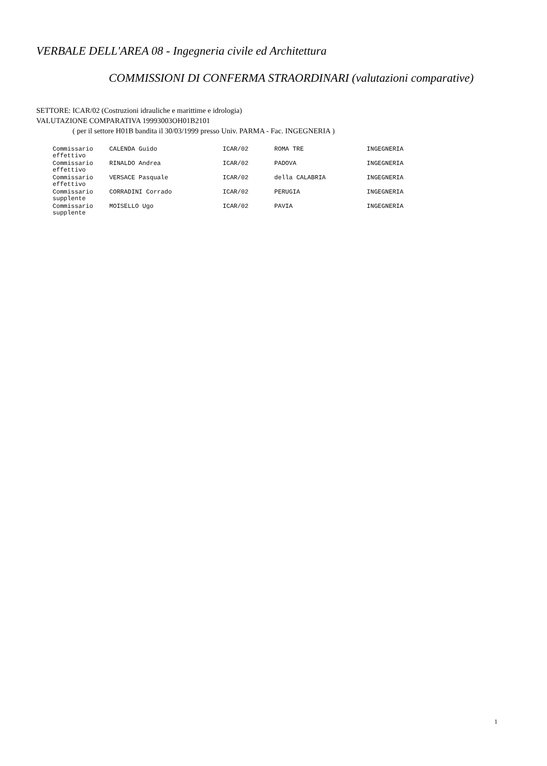VERBALE DELL'AREA 08 - Ingegneria civile ed Architettura
COMMISSIONI DI CONFERMA STRAORDINARI (valutazioni comparative)
SETTORE: ICAR/02 (Costruzioni idrauliche e marittime e idrologia)
VALUTAZIONE COMPARATIVA 19993003OH01B2101
( per il settore H01B bandita il 30/03/1999 presso Univ. PARMA - Fac. INGEGNERIA )
| Commissario effettivo | CALENDA Guido | ICAR/02 | ROMA TRE | INGEGNERIA |
| Commissario effettivo | RINALDO Andrea | ICAR/02 | PADOVA | INGEGNERIA |
| Commissario effettivo | VERSACE Pasquale | ICAR/02 | della CALABRIA | INGEGNERIA |
| Commissario supplente | CORRADINI Corrado | ICAR/02 | PERUGIA | INGEGNERIA |
| Commissario supplente | MOISELLO Ugo | ICAR/02 | PAVIA | INGEGNERIA |
1